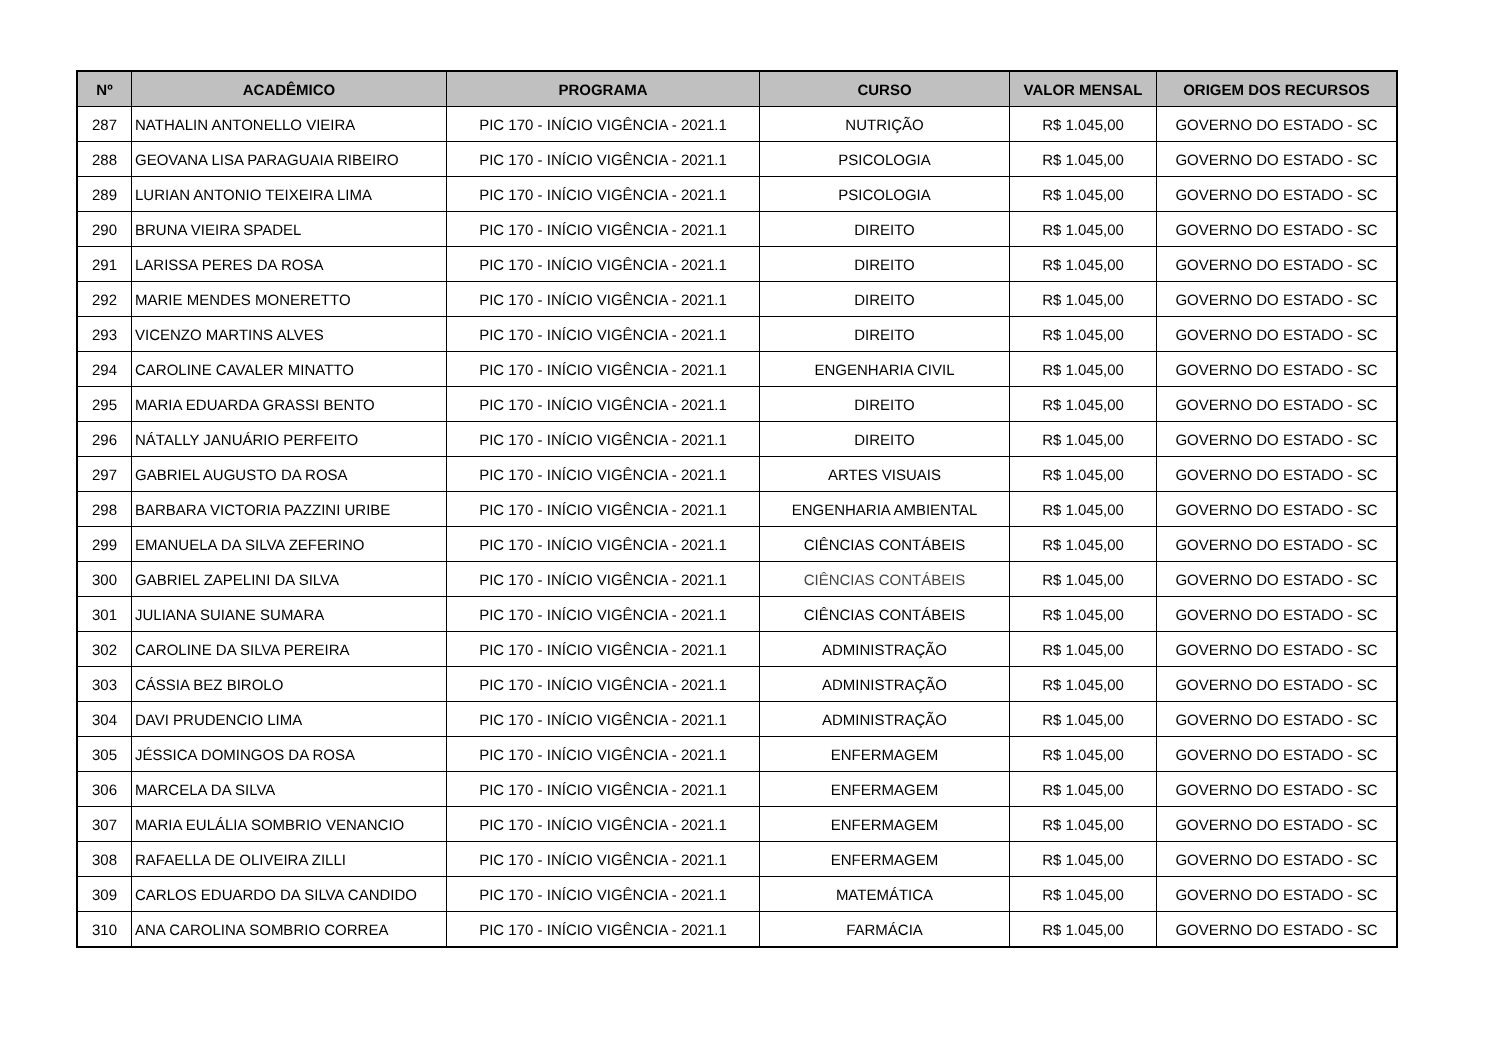| Nº | ACADÊMICO | PROGRAMA | CURSO | VALOR MENSAL | ORIGEM DOS RECURSOS |
| --- | --- | --- | --- | --- | --- |
| 287 | NATHALIN ANTONELLO VIEIRA | PIC 170 - INÍCIO VIGÊNCIA - 2021.1 | NUTRIÇÃO | R$ 1.045,00 | GOVERNO DO ESTADO - SC |
| 288 | GEOVANA LISA PARAGUAIA RIBEIRO | PIC 170 - INÍCIO VIGÊNCIA - 2021.1 | PSICOLOGIA | R$ 1.045,00 | GOVERNO DO ESTADO - SC |
| 289 | LURIAN ANTONIO TEIXEIRA LIMA | PIC 170 - INÍCIO VIGÊNCIA - 2021.1 | PSICOLOGIA | R$ 1.045,00 | GOVERNO DO ESTADO - SC |
| 290 | BRUNA VIEIRA SPADEL | PIC 170 - INÍCIO VIGÊNCIA - 2021.1 | DIREITO | R$ 1.045,00 | GOVERNO DO ESTADO - SC |
| 291 | LARISSA PERES DA ROSA | PIC 170 - INÍCIO VIGÊNCIA - 2021.1 | DIREITO | R$ 1.045,00 | GOVERNO DO ESTADO - SC |
| 292 | MARIE MENDES MONERETTO | PIC 170 - INÍCIO VIGÊNCIA - 2021.1 | DIREITO | R$ 1.045,00 | GOVERNO DO ESTADO - SC |
| 293 | VICENZO MARTINS ALVES | PIC 170 - INÍCIO VIGÊNCIA - 2021.1 | DIREITO | R$ 1.045,00 | GOVERNO DO ESTADO - SC |
| 294 | CAROLINE CAVALER MINATTO | PIC 170 - INÍCIO VIGÊNCIA - 2021.1 | ENGENHARIA CIVIL | R$ 1.045,00 | GOVERNO DO ESTADO - SC |
| 295 | MARIA EDUARDA GRASSI BENTO | PIC 170 - INÍCIO VIGÊNCIA - 2021.1 | DIREITO | R$ 1.045,00 | GOVERNO DO ESTADO - SC |
| 296 | NÁTALLY JANUÁRIO PERFEITO | PIC 170 - INÍCIO VIGÊNCIA - 2021.1 | DIREITO | R$ 1.045,00 | GOVERNO DO ESTADO - SC |
| 297 | GABRIEL AUGUSTO DA ROSA | PIC 170 - INÍCIO VIGÊNCIA - 2021.1 | ARTES VISUAIS | R$ 1.045,00 | GOVERNO DO ESTADO - SC |
| 298 | BARBARA VICTORIA PAZZINI URIBE | PIC 170 - INÍCIO VIGÊNCIA - 2021.1 | ENGENHARIA AMBIENTAL | R$ 1.045,00 | GOVERNO DO ESTADO - SC |
| 299 | EMANUELA DA SILVA ZEFERINO | PIC 170 - INÍCIO VIGÊNCIA - 2021.1 | CIÊNCIAS CONTÁBEIS | R$ 1.045,00 | GOVERNO DO ESTADO - SC |
| 300 | GABRIEL ZAPELINI DA SILVA | PIC 170 - INÍCIO VIGÊNCIA - 2021.1 | CIÊNCIAS CONTÁBEIS | R$ 1.045,00 | GOVERNO DO ESTADO - SC |
| 301 | JULIANA SUIANE SUMARA | PIC 170 - INÍCIO VIGÊNCIA - 2021.1 | CIÊNCIAS CONTÁBEIS | R$ 1.045,00 | GOVERNO DO ESTADO - SC |
| 302 | CAROLINE DA SILVA PEREIRA | PIC 170 - INÍCIO VIGÊNCIA - 2021.1 | ADMINISTRAÇÃO | R$ 1.045,00 | GOVERNO DO ESTADO - SC |
| 303 | CÁSSIA BEZ BIROLO | PIC 170 - INÍCIO VIGÊNCIA - 2021.1 | ADMINISTRAÇÃO | R$ 1.045,00 | GOVERNO DO ESTADO - SC |
| 304 | DAVI PRUDENCIO LIMA | PIC 170 - INÍCIO VIGÊNCIA - 2021.1 | ADMINISTRAÇÃO | R$ 1.045,00 | GOVERNO DO ESTADO - SC |
| 305 | JÉSSICA DOMINGOS DA ROSA | PIC 170 - INÍCIO VIGÊNCIA - 2021.1 | ENFERMAGEM | R$ 1.045,00 | GOVERNO DO ESTADO - SC |
| 306 | MARCELA DA SILVA | PIC 170 - INÍCIO VIGÊNCIA - 2021.1 | ENFERMAGEM | R$ 1.045,00 | GOVERNO DO ESTADO - SC |
| 307 | MARIA EULÁLIA SOMBRIO VENANCIO | PIC 170 - INÍCIO VIGÊNCIA - 2021.1 | ENFERMAGEM | R$ 1.045,00 | GOVERNO DO ESTADO - SC |
| 308 | RAFAELLA DE OLIVEIRA ZILLI | PIC 170 - INÍCIO VIGÊNCIA - 2021.1 | ENFERMAGEM | R$ 1.045,00 | GOVERNO DO ESTADO - SC |
| 309 | CARLOS EDUARDO DA SILVA CANDIDO | PIC 170 - INÍCIO VIGÊNCIA - 2021.1 | MATEMÁTICA | R$ 1.045,00 | GOVERNO DO ESTADO - SC |
| 310 | ANA CAROLINA SOMBRIO CORREA | PIC 170 - INÍCIO VIGÊNCIA - 2021.1 | FARMÁCIA | R$ 1.045,00 | GOVERNO DO ESTADO - SC |